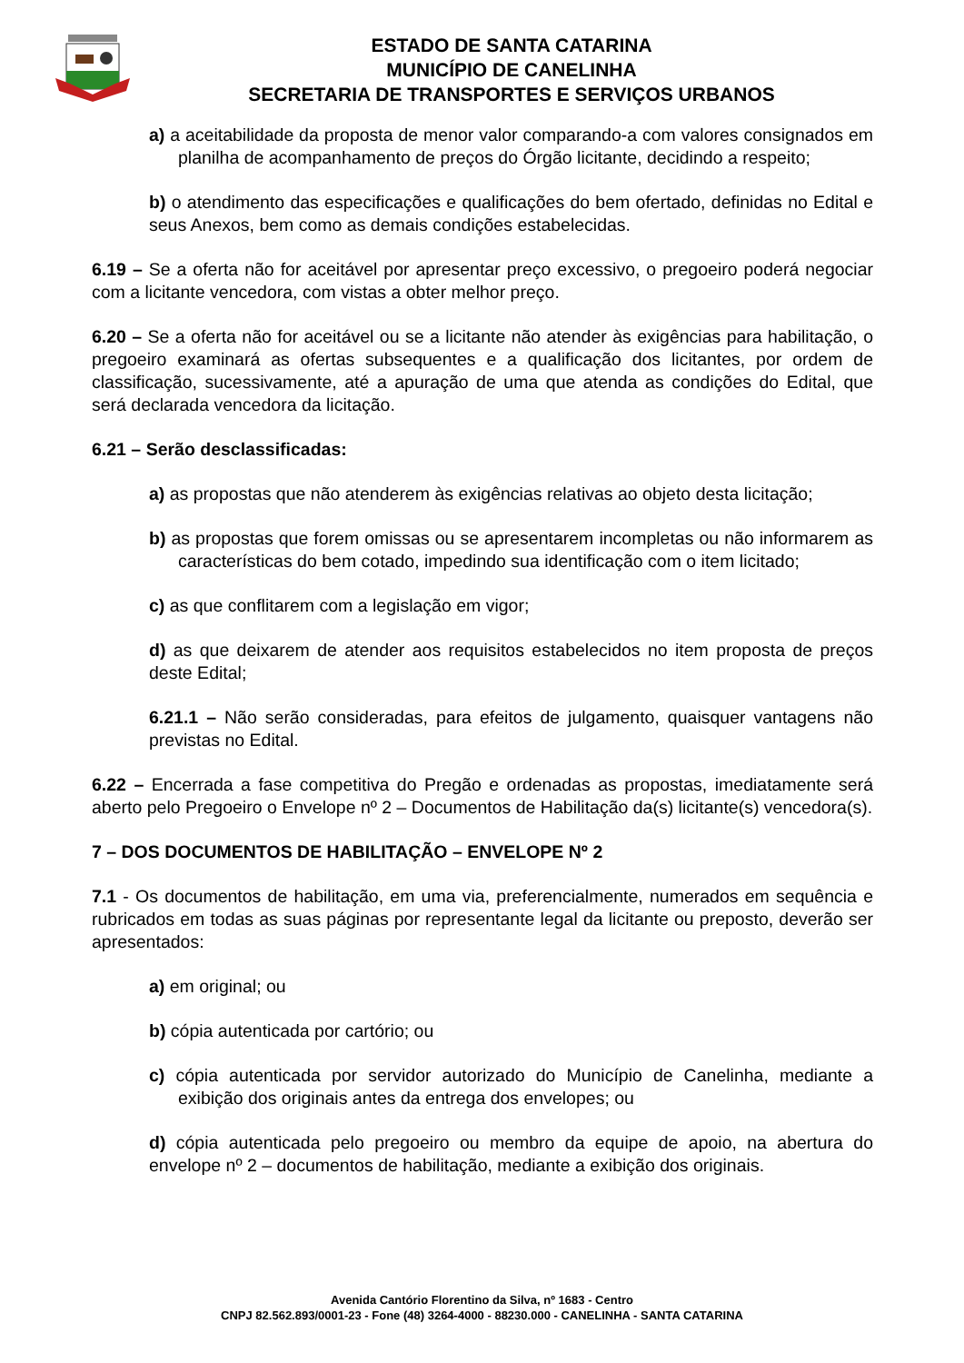ESTADO DE SANTA CATARINA
MUNICÍPIO DE CANELINHA
SECRETARIA DE TRANSPORTES E SERVIÇOS URBANOS
a) a aceitabilidade da proposta de menor valor comparando-a com valores consignados em planilha de acompanhamento de preços do Órgão licitante, decidindo a respeito;
b) o atendimento das especificações e qualificações do bem ofertado, definidas no Edital e seus Anexos, bem como as demais condições estabelecidas.
6.19 – Se a oferta não for aceitável por apresentar preço excessivo, o pregoeiro poderá negociar com a licitante vencedora, com vistas a obter melhor preço.
6.20 – Se a oferta não for aceitável ou se a licitante não atender às exigências para habilitação, o pregoeiro examinará as ofertas subsequentes e a qualificação dos licitantes, por ordem de classificação, sucessivamente, até a apuração de uma que atenda as condições do Edital, que será declarada vencedora da licitação.
6.21 – Serão desclassificadas:
a) as propostas que não atenderem às exigências relativas ao objeto desta licitação;
b) as propostas que forem omissas ou se apresentarem incompletas ou não informarem as características do bem cotado, impedindo sua identificação com o item licitado;
c) as que conflitarem com a legislação em vigor;
d) as que deixarem de atender aos requisitos estabelecidos no item proposta de preços deste Edital;
6.21.1 – Não serão consideradas, para efeitos de julgamento, quaisquer vantagens não previstas no Edital.
6.22 – Encerrada a fase competitiva do Pregão e ordenadas as propostas, imediatamente será aberto pelo Pregoeiro o Envelope nº 2 – Documentos de Habilitação da(s) licitante(s) vencedora(s).
7 – DOS DOCUMENTOS DE HABILITAÇÃO – ENVELOPE Nº 2
7.1 - Os documentos de habilitação, em uma via, preferencialmente, numerados em sequência e rubricados em todas as suas páginas por representante legal da licitante ou preposto, deverão ser apresentados:
a) em original; ou
b) cópia autenticada por cartório; ou
c) cópia autenticada por servidor autorizado do Município de Canelinha, mediante a exibição dos originais antes da entrega dos envelopes; ou
d) cópia autenticada pelo pregoeiro ou membro da equipe de apoio, na abertura do envelope nº 2 – documentos de habilitação, mediante a exibição dos originais.
Avenida Cantório Florentino da Silva, nº 1683 - Centro
CNPJ 82.562.893/0001-23 - Fone (48) 3264-4000 - 88230.000 - CANELINHA - SANTA CATARINA